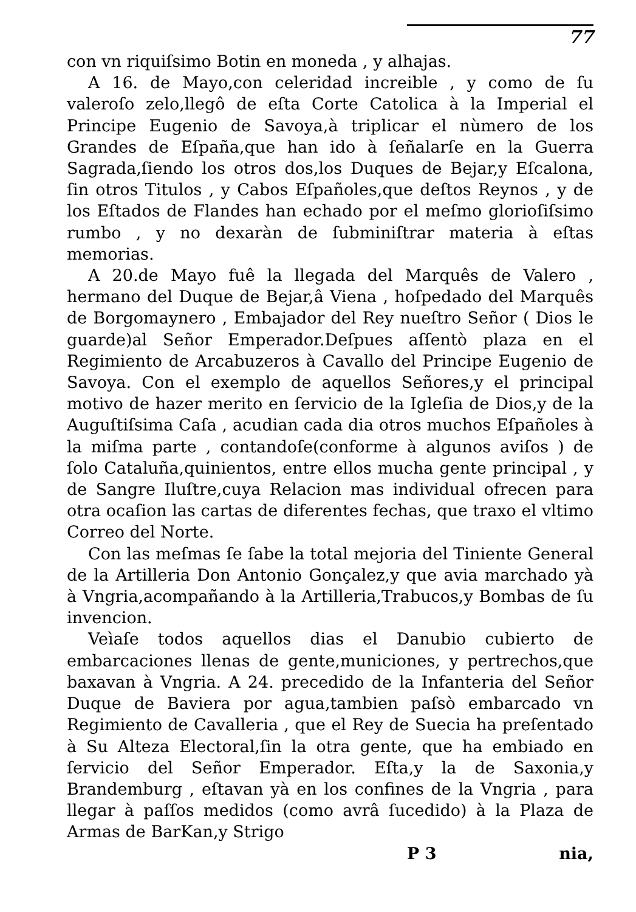77
con vn riquiſsimo Botin en moneda , y alhajas.
A 16. de Mayo,con celeridad increible , y como de ſu valeroſo zelo,llegô de eſta Corte Catolica à la Imperial el Principe Eugenio de Savoya,à triplicar el nùmero de los Grandes de Eſpaña,que han ido à ſeñalarſe en la Guerra Sagrada,ſiendo los otros dos,los Duques de Bejar,y Eſcalona, ſin otros Titulos , y Cabos Eſpañoles,que deſtos Reynos , y de los Eſtados de Flandes han echado por el meſmo glorioſiſsimo rumbo , y no dexaràn de ſubminiſtrar materia à eſtas memorias.
A 20.de Mayo fuê la llegada del Marquês de Valero , hermano del Duque de Bejar,â Viena , hoſpedado del Marquês de Borgomaynero , Embajador del Rey nueſtro Señor ( Dios le guarde)al Señor Emperador.Deſpues aſſentò plaza en el Regimiento de Arcabuzeros à Cavallo del Principe Eugenio de Savoya. Con el exemplo de aquellos Señores,y el principal motivo de hazer merito en ſervicio de la Igleſia de Dios,y de la Auguſtiſsima Caſa , acudian cada dia otros muchos Eſpañoles à la miſma parte , contandoſe(conforme à algunos aviſos ) de ſolo Cataluña,quinientos, entre ellos mucha gente principal , y de Sangre Iluſtre,cuya Relacion mas individual ofrecen para otra ocaſion las cartas de diferentes fechas, que traxo el vltimo Correo del Norte.
Con las meſmas ſe ſabe la total mejoria del Tiniente General de la Artilleria Don Antonio Gonçalez,y que avia marchado yà à Vngria,acompañando à la Artilleria,Trabucos,y Bombas de ſu invencion.
Veìaſe todos aquellos dias el Danubio cubierto de embarcaciones llenas de gente,municiones, y pertrechos,que baxavan à Vngria. A 24. precedido de la Infanteria del Señor Duque de Baviera por agua,tambien paſsò embarcado vn Regimiento de Cavalleria , que el Rey de Suecia ha preſentado à Su Alteza Electoral,ſin la otra gente, que ha embiado en ſervicio del Señor Emperador. Eſta,y la de Saxonia,y Brandemburg , eſtavan yà en los confines de la Vngria , para llegar à paſſos medidos (como avrâ ſucedido) à la Plaza de Armas de BarKan,y Strigo
P 3 nia,